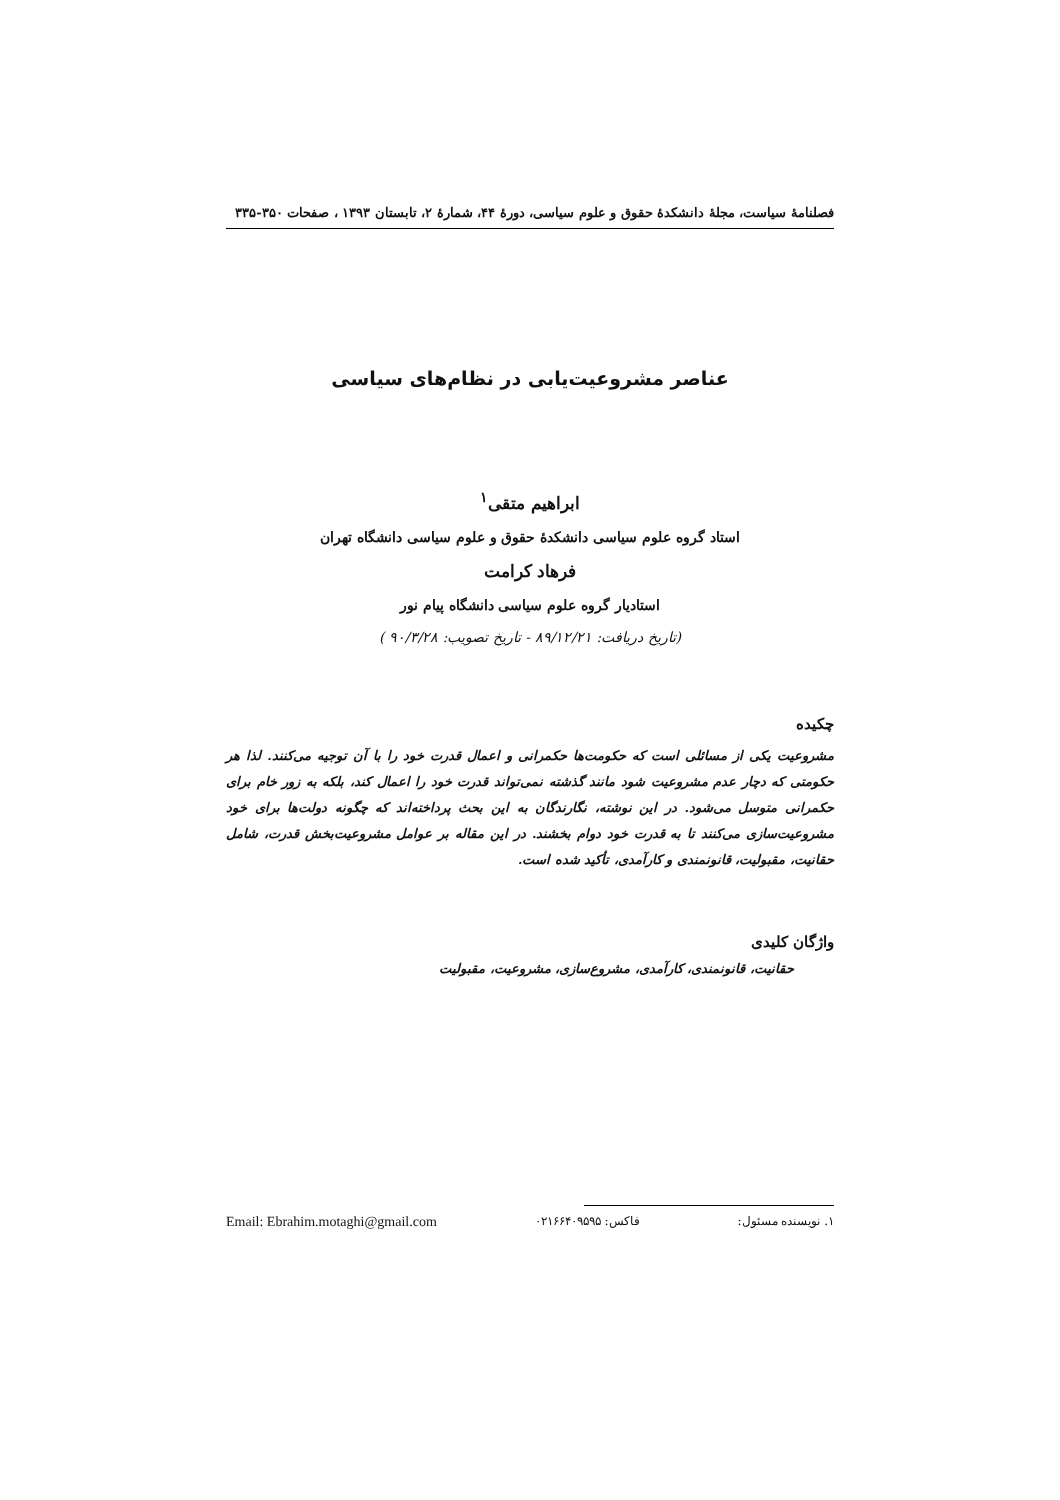فصلنامهٔ سیاست، مجلهٔ دانشکدهٔ حقوق و علوم سیاسی، دورهٔ ۴۴، شمارهٔ ۲، تابستان ۱۳۹۳ ، صفحات ۳۵۰-۳۳۵
عناصر مشروعیت‌یابی در نظام‌های سیاسی
ابراهیم متقی<sup>۱</sup>
استاد گروه علوم سیاسی دانشکدهٔ حقوق و علوم سیاسی دانشگاه تهران
فرهاد کرامت
استادیار گروه علوم سیاسی دانشگاه پیام نور
(تاریخ دریافت: ۸۹/۱۲/۲۱ - تاریخ تصویب: ۹۰/۳/۲۸ )
چکیده
مشروعیت یکی از مسائلی است که حکومت‌ها حکمرانی و اعمال قدرت خود را با آن توجیه می‌کنند. لذا هر حکومتی که دچار عدم مشروعیت شود مانند گذشته نمی‌تواند قدرت خود را اعمال کند، بلکه به زور خام برای حکمرانی متوسل می‌شود. در این نوشته، نگارندگان به این بحث پرداخته‌اند که چگونه دولت‌ها برای خود مشروعیت‌سازی می‌کنند تا به قدرت خود دوام بخشند. در این مقاله بر عوامل مشروعیت‌بخش قدرت، شامل حقانیت، مقبولیت، قانونمندی و کارآمدی، تأکید شده است.
واژگان کلیدی
حقانیت، قانونمندی، کارآمدی، مشروع‌سازی، مشروعیت، مقبولیت
۱. نویسنده مسئول: فاکس: ۰۲۱۶۶۴۰۹۵۹۵ Email: Ebrahim.motaghi@gmail.com